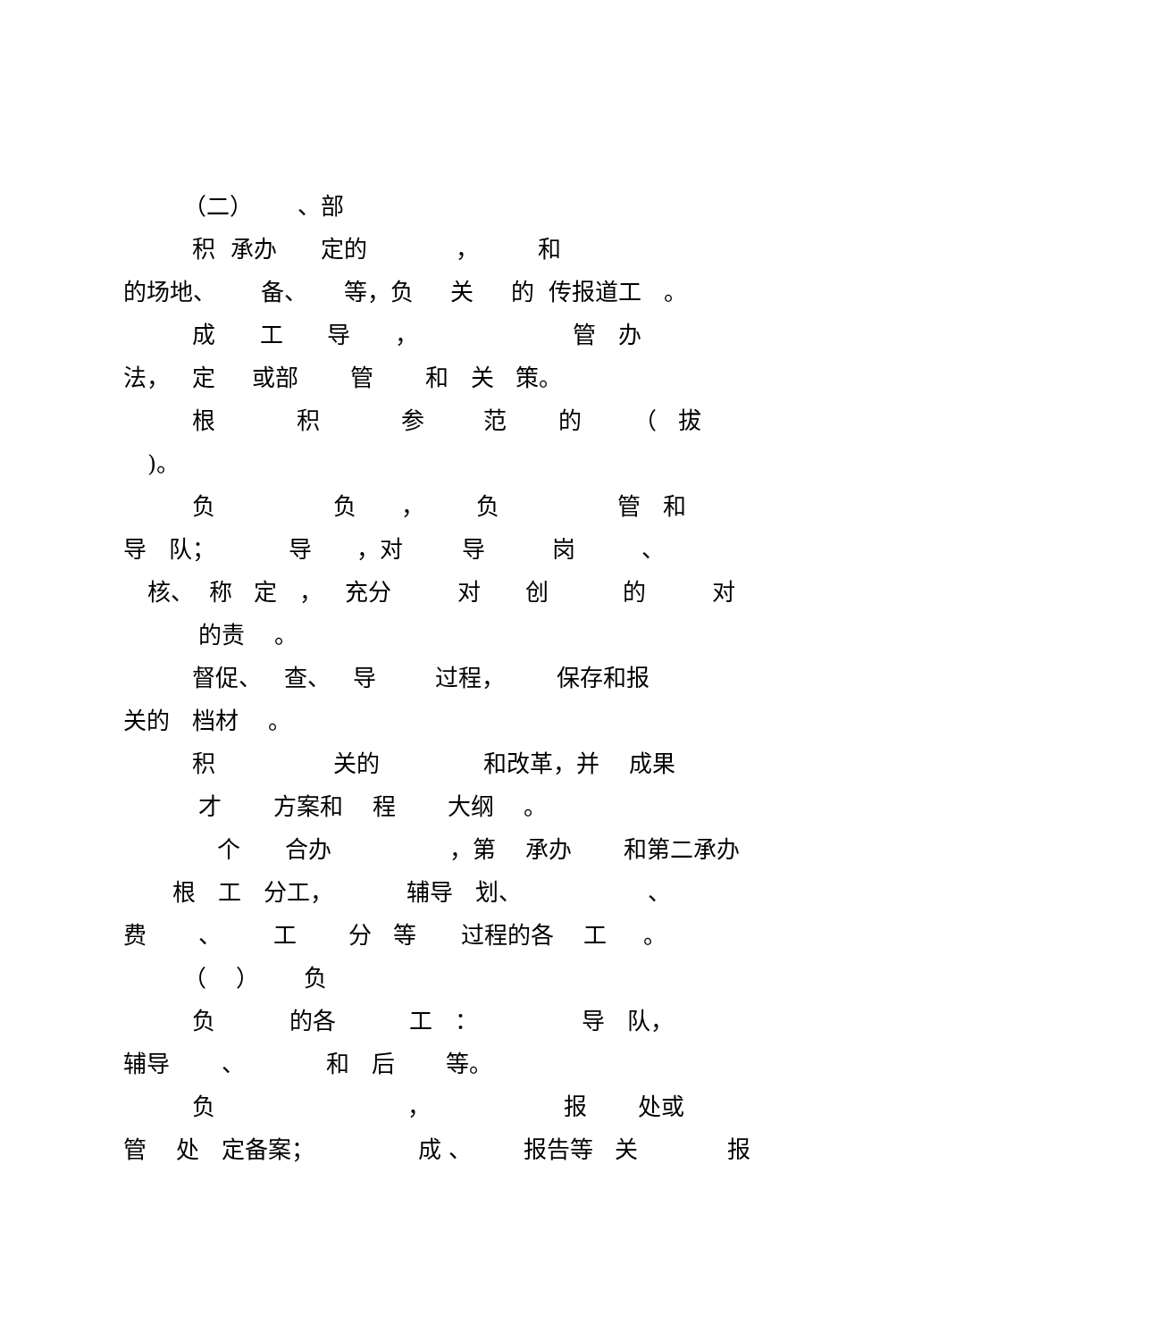（二） 、部
积 承办 定的 ， 和
的场地、 备、 等，负 关 的 传报道工 。
成 工 导 ， 管 办
法， 定 或部 管 和 关 策。
根 积 参 范 的 （ 拔
)。
负 负 ， 负 管 和
导 队； 导 ，对 导 岗 、
核、 称 定 ， 充分 对 创 的 对
的责 。
督促、 查、 导 过程， 保存和报
关的 档材 。
积 关的 和改革，并 成果
才 方案和 程 大纲 。
个 合办 ，第 承办 和第二承办
根 工 分工， 辅导 划、 、
费 、 工 分 等 过程的各 工 。
（ ） 负
负 的各 工 ： 导 队，
辅导 、 和 后 等。
负 ， 报 处或
管 处 定备案； 成 、 报告等 关 报